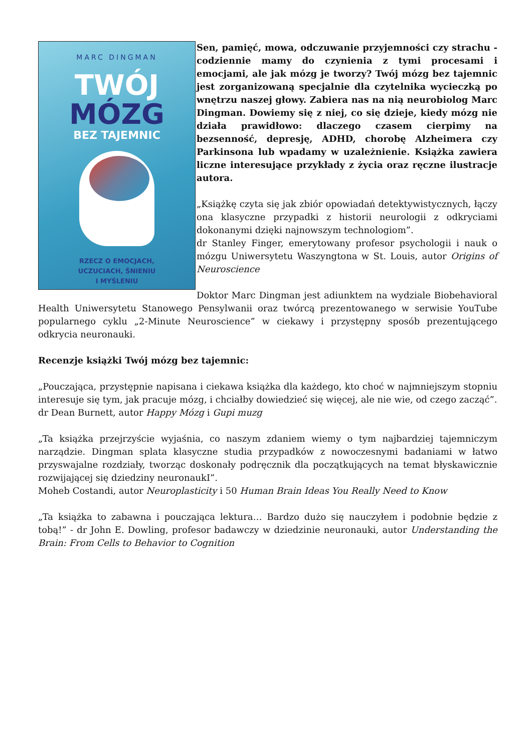MARC DINGMAN
TWÓJ
MÓZG
BEZ TAJEMNIC
RZECZ O EMOCJACH,
UCZUCIACH, ŚNIENIU
I MYŚLENIU
Sen, pamięć, mowa, odczuwanie przyjemności czy strachu - codziennie mamy do czynienia z tymi procesami i emocjami, ale jak mózg je tworzy? Twój mózg bez tajemnic jest zorganizowaną specjalnie dla czytelnika wycieczką po wnętrzu naszej głowy. Zabiera nas na nią neurobiolog Marc Dingman. Dowiemy się z niej, co się dzieje, kiedy mózg nie działa prawidłowo: dlaczego czasem cierpimy na bezsenność, depresję, ADHD, chorobę Alzheimera czy Parkinsona lub wpadamy w uzależnienie. Książka zawiera liczne interesujące przykłady z życia oraz ręczne ilustracje autora.
„Książkę czyta się jak zbiór opowiadań detektywistycznych, łączy ona klasyczne przypadki z historii neurologii z odkryciami dokonanymi dzięki najnowszym technologiom”.
dr Stanley Finger, emerytowany profesor psychologii i nauk o mózgu Uniwersytetu Waszyngtona w St. Louis, autor Origins of Neuroscience
Doktor Marc Dingman jest adiunktem na wydziale Biobehavioral Health Uniwersytetu Stanowego Pensylwanii oraz twórcą prezentowanego w serwisie YouTube popularnego cyklu „2-Minute Neuroscience” w ciekawy i przystępny sposób prezentującego odkrycia neuronauki.
Recenzje książki Twój mózg bez tajemnic:
„Pouczająca, przystępnie napisana i ciekawa książka dla każdego, kto choć w najmniejszym stopniu interesuje się tym, jak pracuje mózg, i chciałby dowiedzieć się więcej, ale nie wie, od czego zacząć”.
dr Dean Burnett, autor Happy Mózg i Gupi muzg
„Ta książka przejrzyście wyjaśnia, co naszym zdaniem wiemy o tym najbardziej tajemniczym narządzie. Dingman splata klasyczne studia przypadków z nowoczesnymi badaniami w łatwo przyswajalne rozdziały, tworząc doskonały podręcznik dla początkujących na temat błyskawicznie rozwijającej się dziedziny neuronaukI”.
Moheb Costandi, autor Neuroplasticity i 50 Human Brain Ideas You Really Need to Know
„Ta książka to zabawna i pouczająca lektura… Bardzo dużo się nauczyłem i podobnie będzie z tobą!” - dr John E. Dowling, profesor badawczy w dziedzinie neuronauki, autor Understanding the Brain: From Cells to Behavior to Cognition